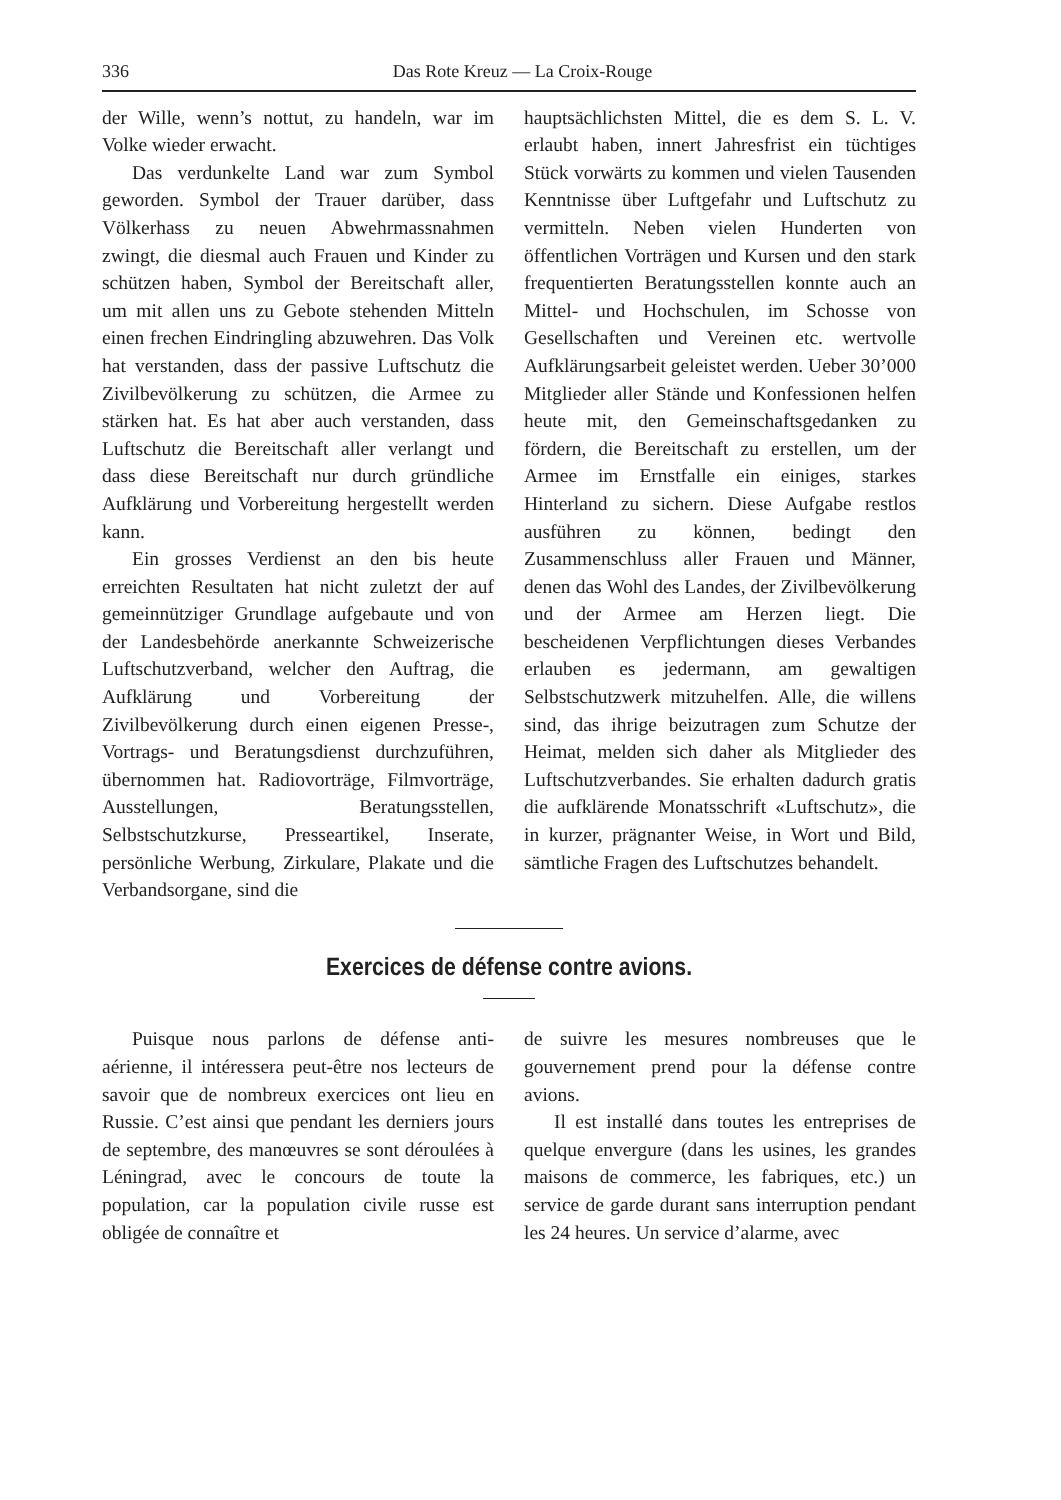336 Das Rote Kreuz — La Croix-Rouge
der Wille, wenn’s nottut, zu handeln, war im Volke wieder erwacht.
Das verdunkelte Land war zum Symbol geworden. Symbol der Trauer darüber, dass Völkerhass zu neuen Abwehrmassnahmen zwingt, die diesmal auch Frauen und Kinder zu schützen haben, Symbol der Bereitschaft aller, um mit allen uns zu Gebote stehenden Mitteln einen frechen Eindringling abzuwehren. Das Volk hat verstanden, dass der passive Luftschutz die Zivilbevölkerung zu schützen, die Armee zu stärken hat. Es hat aber auch verstanden, dass Luftschutz die Bereitschaft aller verlangt und dass diese Bereitschaft nur durch gründliche Aufklärung und Vorbereitung hergestellt werden kann.
Ein grosses Verdienst an den bis heute erreichten Resultaten hat nicht zuletzt der auf gemeinnütziger Grundlage aufgebaute und von der Landesbehörde anerkannte Schweizerische Luftschutzverband, welcher den Auftrag, die Aufklärung und Vorbereitung der Zivilbevölkerung durch einen eigenen Presse-, Vortrags- und Beratungsdienst durchzuführen, übernommen hat. Radiovorträge, Filmvorträge, Ausstellungen, Beratungsstellen, Selbstschutzkurse, Presseartikel, Inserate, persönliche Werbung, Zirkulare, Plakate und die Verbandsorgane, sind die
hauptsächlichsten Mittel, die es dem S. L. V. erlaubt haben, innert Jahresfrist ein tüchtiges Stück vorwärts zu kommen und vielen Tausenden Kenntnisse über Luftgefahr und Luftschutz zu vermitteln. Neben vielen Hunderten von öffentlichen Vorträgen und Kursen und den stark frequentierten Beratungsstellen konnte auch an Mittel- und Hochschulen, im Schosse von Gesellschaften und Vereinen etc. wertvolle Aufklärungsarbeit geleistet werden. Ueber 30’000 Mitglieder aller Stände und Konfessionen helfen heute mit, den Gemeinschaftsgedanken zu fördern, die Bereitschaft zu erstellen, um der Armee im Ernstfalle ein einiges, starkes Hinterland zu sichern. Diese Aufgabe restlos ausführen zu können, bedingt den Zusammenschluss aller Frauen und Männer, denen das Wohl des Landes, der Zivilbevölkerung und der Armee am Herzen liegt. Die bescheidenen Verpflichtungen dieses Verbandes erlauben es jedermann, am gewaltigen Selbstschutzwerk mitzuhelfen. Alle, die willens sind, das ihrige beizutragen zum Schutze der Heimat, melden sich daher als Mitglieder des Luftschutzverbandes. Sie erhalten dadurch gratis die aufklärende Monatsschrift «Luftschutz», die in kurzer, prägnanter Weise, in Wort und Bild, sämtliche Fragen des Luftschutzes behandelt.
Exercices de défense contre avions.
Puisque nous parlons de défense anti-aérienne, il intéressera peut-être nos lecteurs de savoir que de nombreux exercices ont lieu en Russie. C’est ainsi que pendant les derniers jours de septembre, des manœuvres se sont déroulées à Léningrad, avec le concours de toute la population, car la population civile russe est obligée de connaître et
de suivre les mesures nombreuses que le gouvernement prend pour la défense contre avions.
Il est installé dans toutes les entreprises de quelque envergure (dans les usines, les grandes maisons de commerce, les fabriques, etc.) un service de garde durant sans interruption pendant les 24 heures. Un service d’alarme, avec